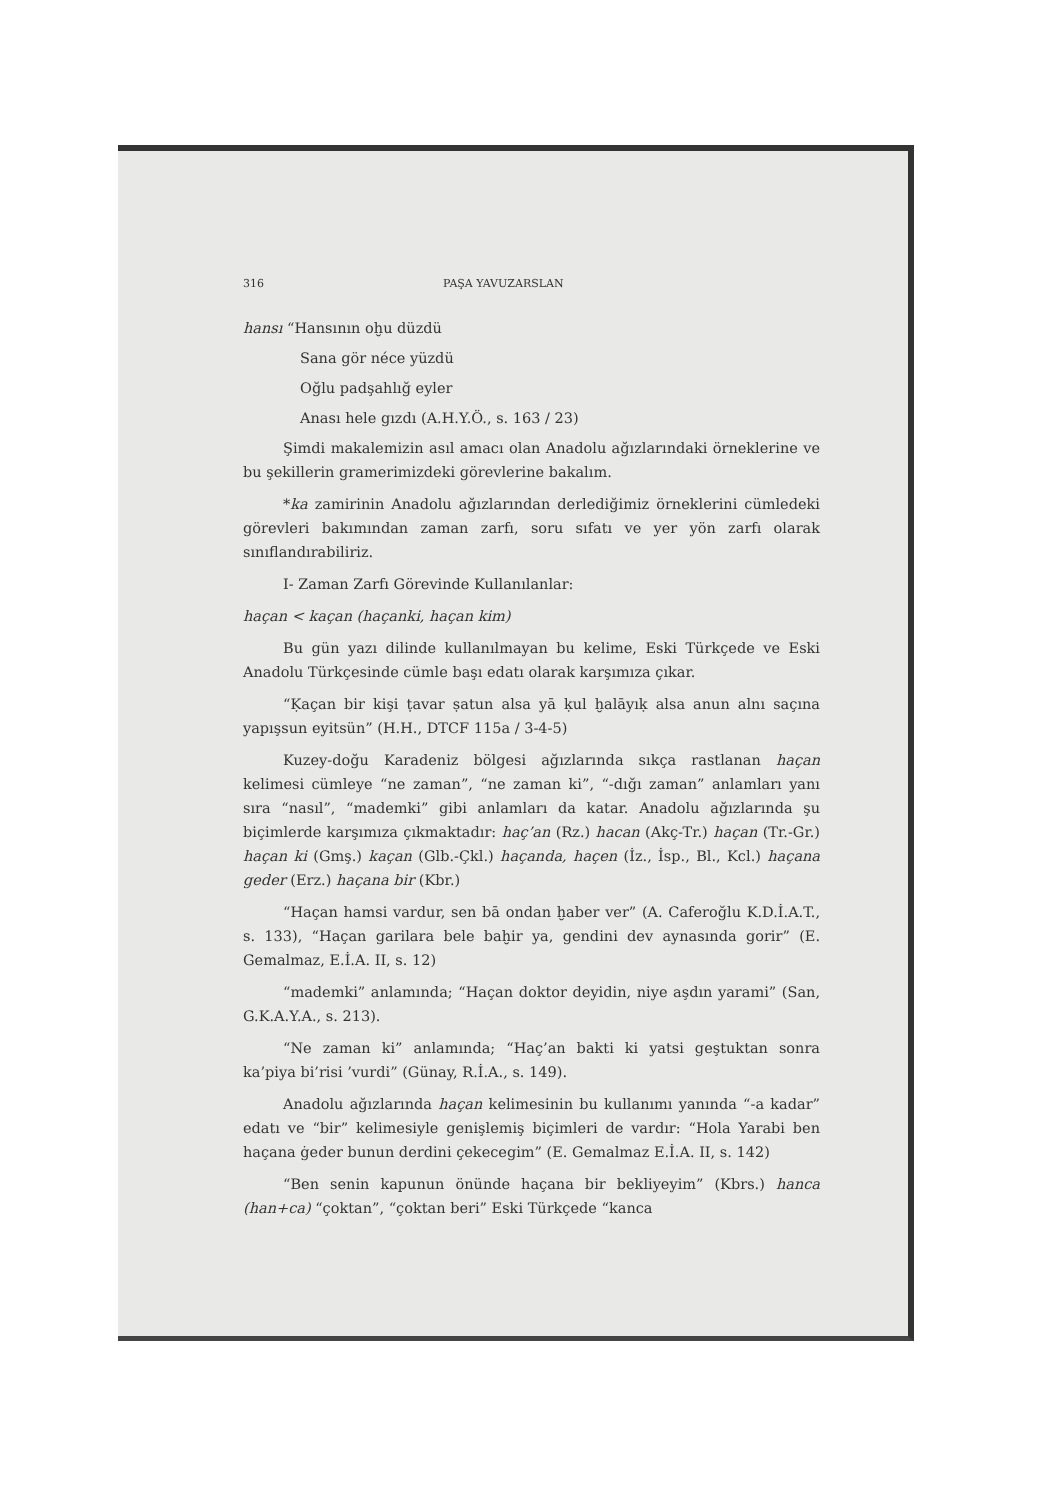316 PAŞA YAVUZARSLAN
hansı “Hansının oḫu düzdü
Sana gör néce yüzdü
Oğlu padşahlığ eyler
Anası hele gızdı (A.H.Y.Ö., s. 163 / 23)
Şimdi makalemizin asıl amacı olan Anadolu ağızlarındaki örneklerine ve bu şekillerin gramerimizdeki görevlerine bakalım.
*ka zamirinin Anadolu ağızlarından derlediğimiz örneklerini cümledeki görevleri bakımından zaman zarfı, soru sıfatı ve yer yön zarfı olarak sınıflandırabiliriz.
I- Zaman Zarfı Görevinde Kullanılanlar:
haçan < kaçan (haçanki, haçan kim)
Bu gün yazı dilinde kullanılmayan bu kelime, Eski Türkçede ve Eski Anadolu Türkçesinde cümle başı edatı olarak karşımıza çıkar.
“Ḳaçan bir kişi ṭavar ṣatun alsa yā ḳul ḫalāyıḳ alsa anun alnı saçına yapışsun eyitsün” (H.H., DTCF 115a / 3-4-5)
Kuzey-doğu Karadeniz bölgesi ağızlarında sıkça rastlanan haçan kelimesi cümleye “ne zaman”, “ne zaman ki”, “-dığı zaman” anlamları yanı sıra “nasıl”, “mademki” gibi anlamları da katar. Anadolu ağızlarında şu biçimlerde karşımıza çıkmaktadır: haç’an (Rz.) hacan (Akç-Tr.) haçan (Tr.-Gr.) haçan ki (Gmş.) kaçan (Glb.-Çkl.) haçanda, haçen (İz., İsp., Bl., Kcl.) haçana geder (Erz.) haçana bir (Kbr.)
“Haçan hamsi vardur, sen bā ondan ḫaber ver” (A. Caferoğlu K.D.İ.A.T., s. 133), “Haçan garilara bele baḫir ya, gendini dev aynasında gorir” (E. Gemalmaz, E.İ.A. II, s. 12)
“mademki” anlamında; “Haçan doktor deyidin, niye aşdın yarami” (San, G.K.A.Y.A., s. 213).
“Ne zaman ki” anlamında; “Haç’an bakti ki yatsi geştuktan sonra ka’piya bi’risi ’vurdi” (Günay, R.İ.A., s. 149).
Anadolu ağızlarında haçan kelimesinin bu kullanımı yanında “-a kadar” edatı ve “bir” kelimesiyle genişlemiş biçimleri de vardır: “Hola Yarabi ben haçana ġeder bunun derdini çekecegim” (E. Gemalmaz E.İ.A. II, s. 142)
“Ben senin kapunun önünde haçana bir bekliyeyim” (Kbrs.) hanca (han+ca) “çoktan”, “çoktan beri” Eski Türkçede “kanca